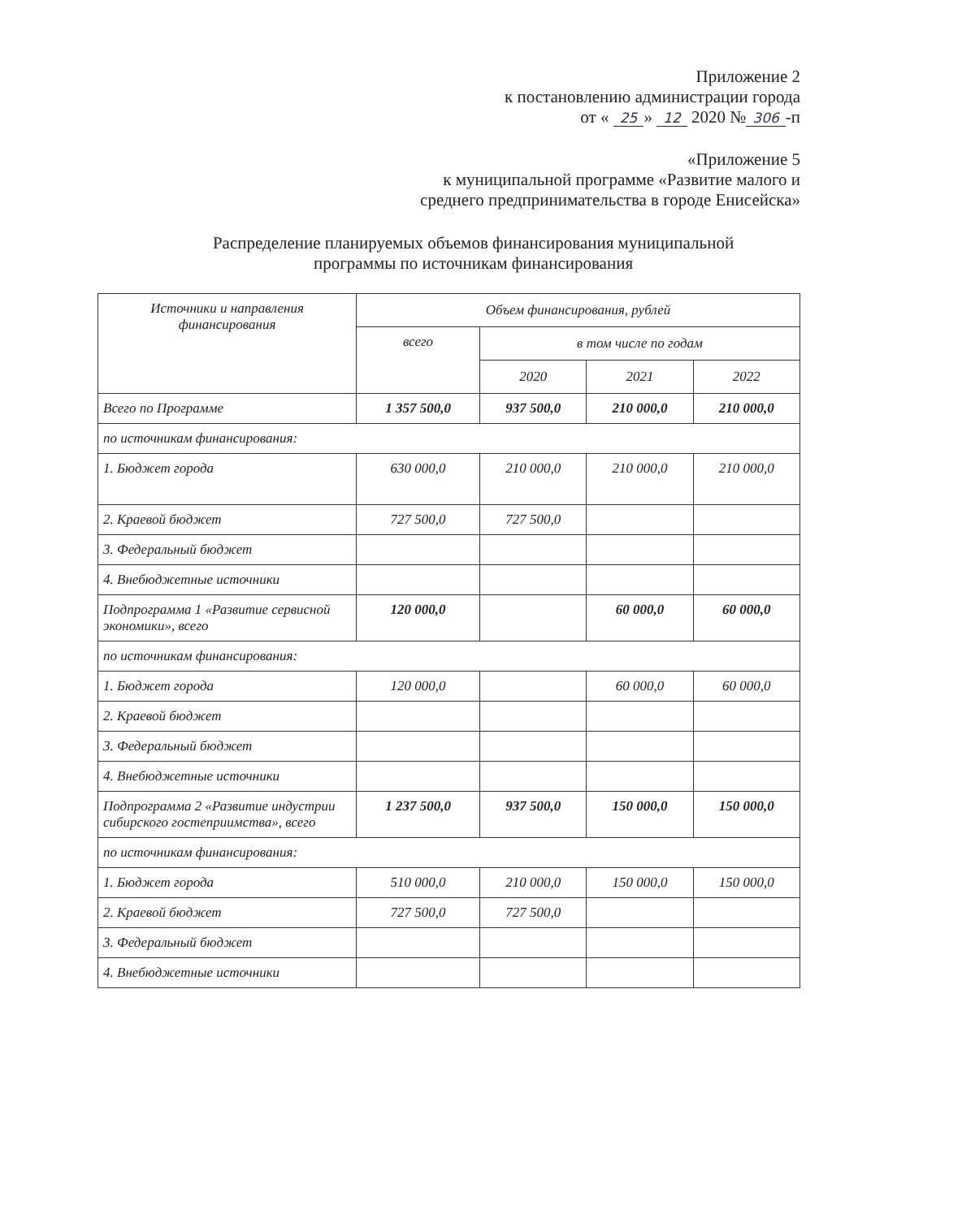Приложение 2
к постановлению администрации города
от « 25 » 12 2020 № 306 -п
«Приложение 5
к муниципальной программе «Развитие малого и
среднего предпринимательства в городе Енисейска»
Распределение планируемых объемов финансирования муниципальной
программы по источникам финансирования
| Источники и направления финансирования | Объем финансирования, рублей | | | |
| --- | --- | --- | --- | --- |
| | всего | в том числе по годам | | |
| | | 2020 | 2021 | 2022 |
| Всего по Программе | 1 357 500,0 | 937 500,0 | 210 000,0 | 210 000,0 |
| по источникам финансирования: | | | | |
| 1. Бюджет города | 630 000,0 | 210 000,0 | 210 000,0 | 210 000,0 |
| 2. Краевой бюджет | 727 500,0 | 727 500,0 | | |
| 3. Федеральный бюджет | | | | |
| 4. Внебюджетные источники | | | | |
| Подпрограмма 1 «Развитие сервисной экономики», всего | 120 000,0 | | 60 000,0 | 60 000,0 |
| по источникам финансирования: | | | | |
| 1. Бюджет города | 120 000,0 | | 60 000,0 | 60 000,0 |
| 2. Краевой бюджет | | | | |
| 3. Федеральный бюджет | | | | |
| 4. Внебюджетные источники | | | | |
| Подпрограмма 2 «Развитие индустрии сибирского гостеприимства», всего | 1 237 500,0 | 937 500,0 | 150 000,0 | 150 000,0 |
| по источникам финансирования: | | | | |
| 1. Бюджет города | 510 000,0 | 210 000,0 | 150 000,0 | 150 000,0 |
| 2. Краевой бюджет | 727 500,0 | 727 500,0 | | |
| 3. Федеральный бюджет | | | | |
| 4. Внебюджетные источники | | | | |